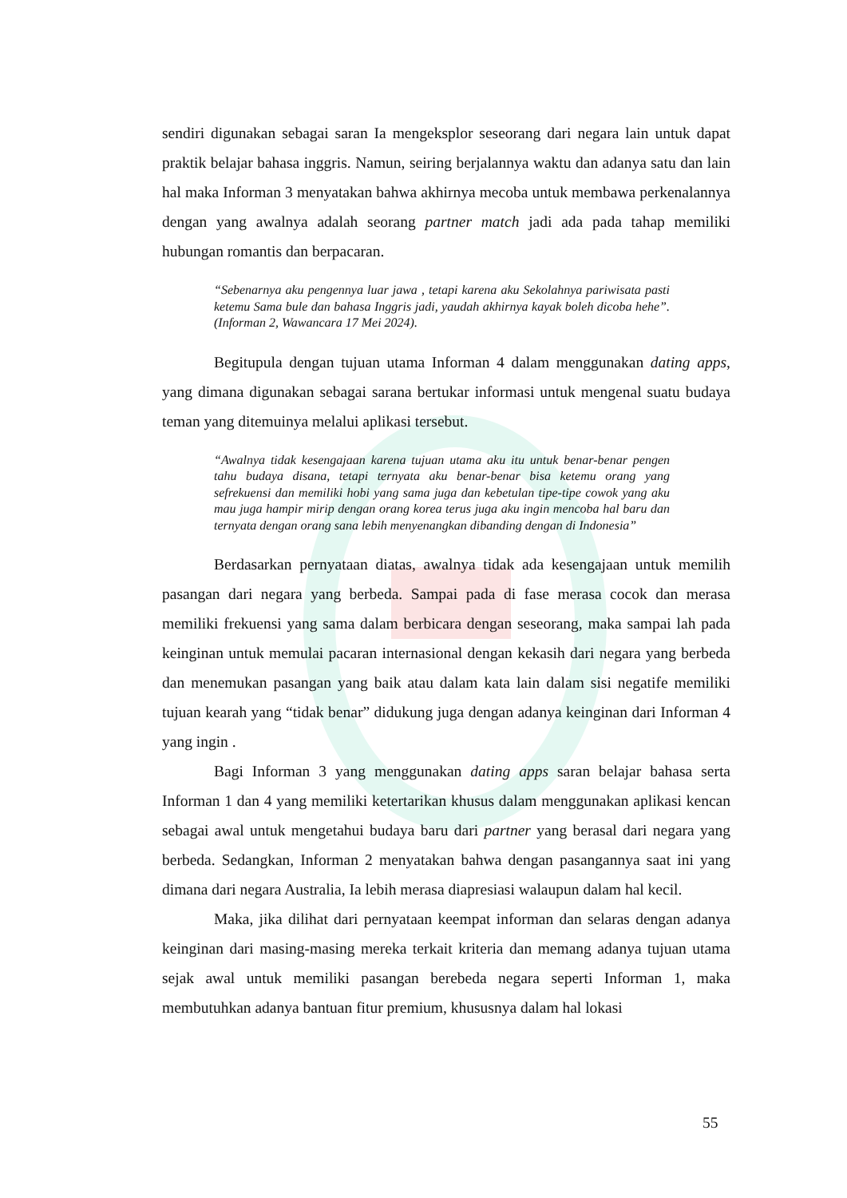sendiri digunakan sebagai saran Ia mengeksplor seseorang dari negara lain untuk dapat praktik belajar bahasa inggris. Namun, seiring berjalannya waktu dan adanya satu dan lain hal maka Informan 3 menyatakan bahwa akhirnya mecoba untuk membawa perkenalannya dengan yang awalnya adalah seorang partner match jadi ada pada tahap memiliki hubungan romantis dan berpacaran.
“Sebenarnya aku pengennya luar jawa , tetapi karena aku Sekolahnya pariwisata pasti ketemu Sama bule dan bahasa Inggris jadi, yaudah akhirnya kayak boleh dicoba hehe”. (Informan 2, Wawancara 17 Mei 2024).
Begitupula dengan tujuan utama Informan 4 dalam menggunakan dating apps, yang dimana digunakan sebagai sarana bertukar informasi untuk mengenal suatu budaya teman yang ditemuinya melalui aplikasi tersebut.
“Awalnya tidak kesengajaan karena tujuan utama aku itu untuk benar-benar pengen tahu budaya disana, tetapi ternyata aku benar-benar bisa ketemu orang yang sefrekuensi dan memiliki hobi yang sama juga dan kebetulan tipe-tipe cowok yang aku mau juga hampir mirip dengan orang korea terus juga aku ingin mencoba hal baru dan ternyata dengan orang sana lebih menyenangkan dibanding dengan di Indonesia”
Berdasarkan pernyataan diatas, awalnya tidak ada kesengajaan untuk memilih pasangan dari negara yang berbeda. Sampai pada di fase merasa cocok dan merasa memiliki frekuensi yang sama dalam berbicara dengan seseorang, maka sampai lah pada keinginan untuk memulai pacaran internasional dengan kekasih dari negara yang berbeda dan menemukan pasangan yang baik atau dalam kata lain dalam sisi negatife memiliki tujuan kearah yang “tidak benar” didukung juga dengan adanya keinginan dari Informan 4 yang ingin .
Bagi Informan 3 yang menggunakan dating apps saran belajar bahasa serta Informan 1 dan 4 yang memiliki ketertarikan khusus dalam menggunakan aplikasi kencan sebagai awal untuk mengetahui budaya baru dari partner yang berasal dari negara yang berbeda. Sedangkan, Informan 2 menyatakan bahwa dengan pasangannya saat ini yang dimana dari negara Australia, Ia lebih merasa diapresiasi walaupun dalam hal kecil.
Maka, jika dilihat dari pernyataan keempat informan dan selaras dengan adanya keinginan dari masing-masing mereka terkait kriteria dan memang adanya tujuan utama sejak awal untuk memiliki pasangan berebeda negara seperti Informan 1, maka membutuhkan adanya bantuan fitur premium, khususnya dalam hal lokasi
55